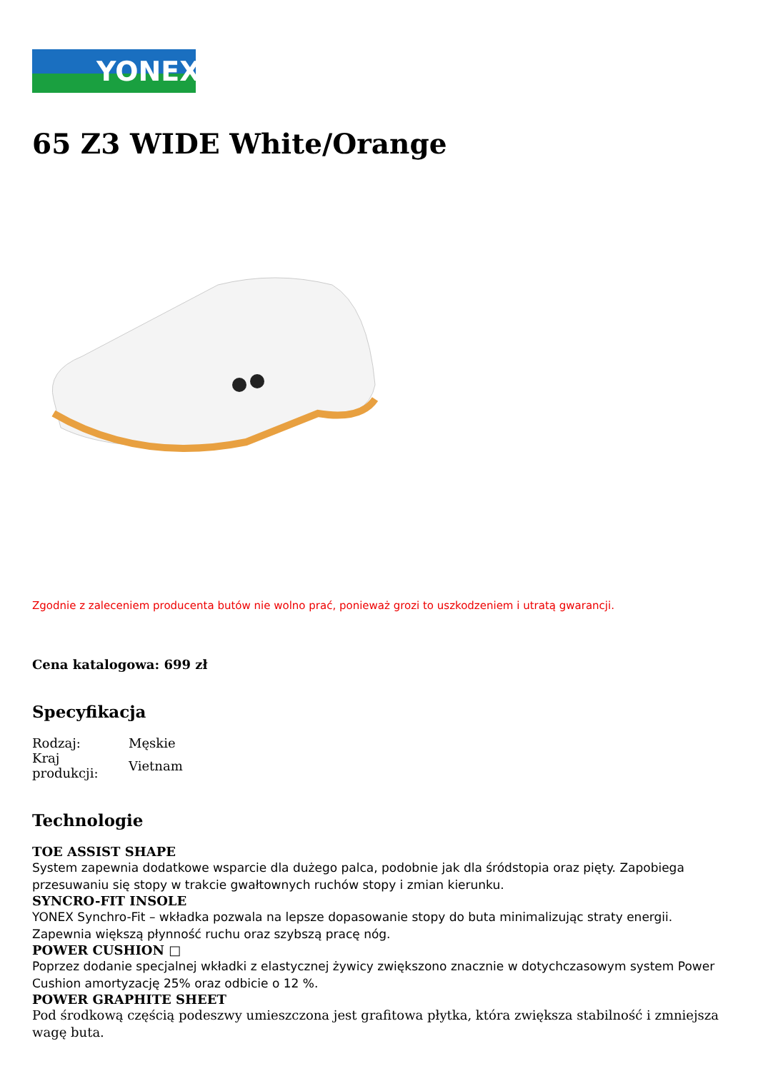YONEX
65 Z3 WIDE White/Orange
Zgodnie z zaleceniem producenta butów nie wolno prać, ponieważ grozi to uszkodzeniem i utratą gwarancji.
Cena katalogowa: 699 zł
Specyfikacja
| Rodzaj: | Męskie |
| Kraj produkcji: | Vietnam |
Technologie
TOE ASSIST SHAPE
System zapewnia dodatkowe wsparcie dla dużego palca, podobnie jak dla śródstopia oraz pięty. Zapobiega przesuwaniu się stopy w trakcie gwałtownych ruchów stopy i zmian kierunku.
SYNCRO-FIT INSOLE
YONEX Synchro-Fit – wkładka pozwala na lepsze dopasowanie stopy do buta minimalizując straty energii. Zapewnia większą płynność ruchu oraz szybszą pracę nóg.
POWER CUSHION □
Poprzez dodanie specjalnej wkładki z elastycznej żywicy zwiększono znacznie w dotychczasowym system Power Cushion amortyzację 25% oraz odbicie o 12 %.
POWER GRAPHITE SHEET
Pod środkową częścią podeszwy umieszczona jest grafitowa płytka, która zwiększa stabilność i zmniejsza wagę buta.